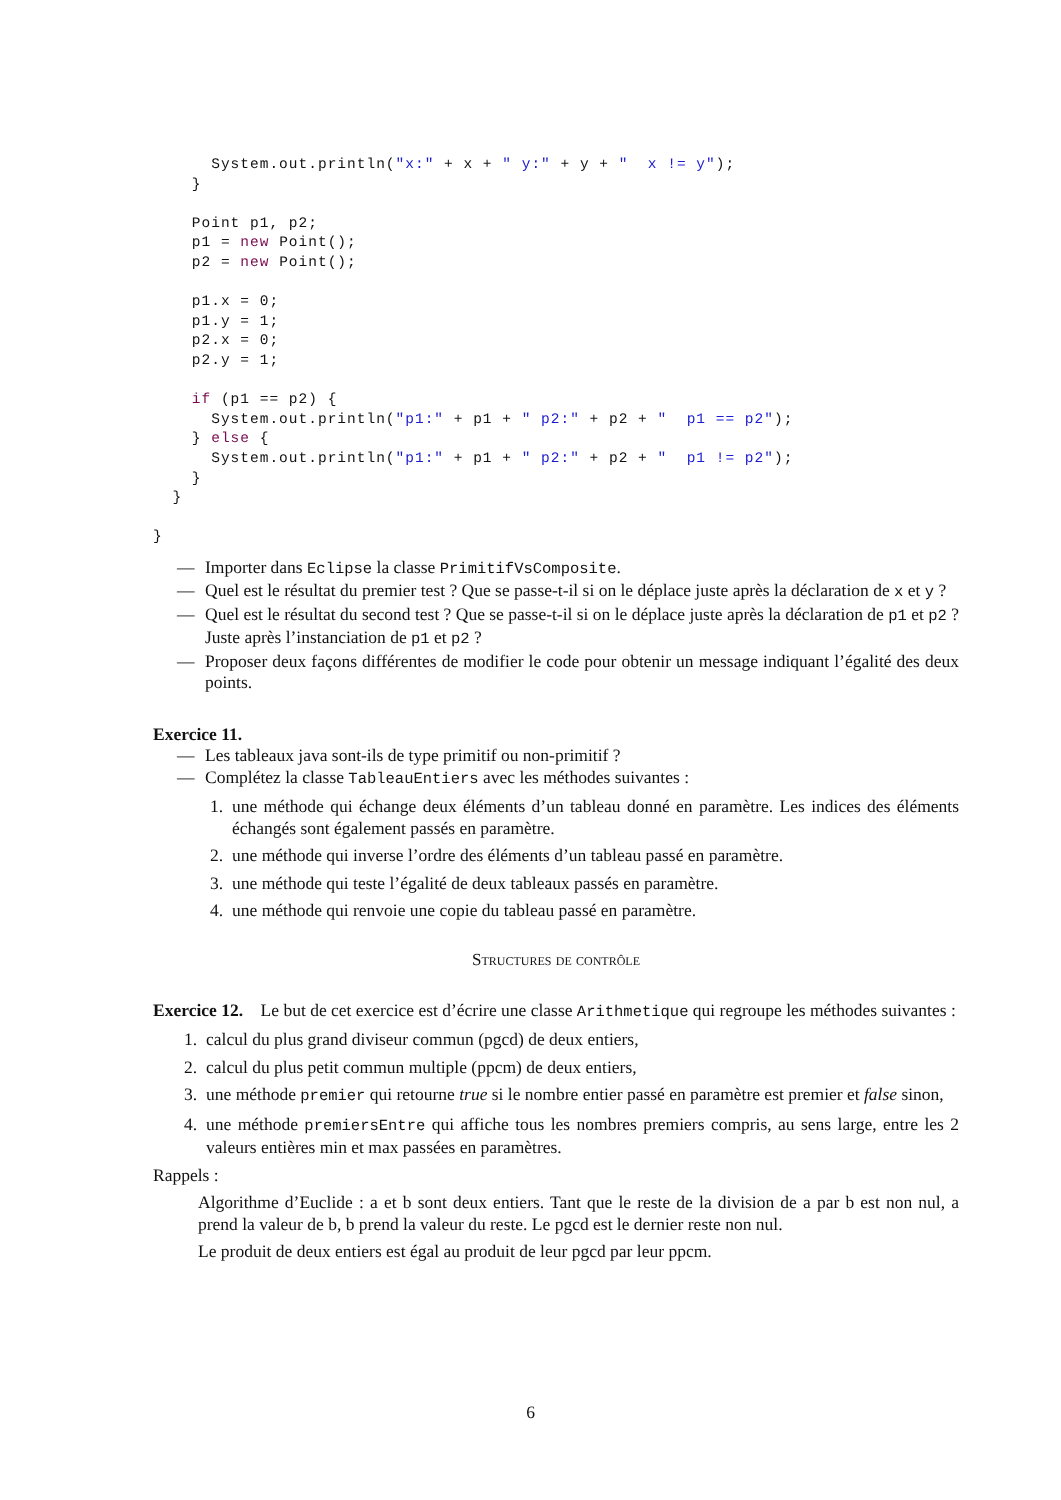System.out.println("x:" + x + " y:" + y + "  x != y");
    }

    Point p1, p2;
    p1 = new Point();
    p2 = new Point();

    p1.x = 0;
    p1.y = 1;
    p2.x = 0;
    p2.y = 1;

    if (p1 == p2) {
      System.out.println("p1:" + p1 + " p2:" + p2 + "  p1 == p2");
    } else {
      System.out.println("p1:" + p1 + " p2:" + p2 + "  p1 != p2");
    }
  }

}
— Importer dans Eclipse la classe PrimitifVsComposite.
— Quel est le résultat du premier test ? Que se passe-t-il si on le déplace juste après la déclaration de x et y ?
— Quel est le résultat du second test ? Que se passe-t-il si on le déplace juste après la déclaration de p1 et p2 ? Juste après l’instanciation de p1 et p2 ?
— Proposer deux façons différentes de modifier le code pour obtenir un message indiquant l’égalité des deux points.
Exercice 11.
— Les tableaux java sont-ils de type primitif ou non-primitif ?
— Complétez la classe TableauEntiers avec les méthodes suivantes :
1. une méthode qui échange deux éléments d’un tableau donné en paramètre. Les indices des éléments échangés sont également passés en paramètre.
2. une méthode qui inverse l’ordre des éléments d’un tableau passé en paramètre.
3. une méthode qui teste l’égalité de deux tableaux passés en paramètre.
4. une méthode qui renvoie une copie du tableau passé en paramètre.
Structures de contrôle
Exercice 12. Le but de cet exercice est d’écrire une classe Arithmetique qui regroupe les méthodes suivantes :
1. calcul du plus grand diviseur commun (pgcd) de deux entiers,
2. calcul du plus petit commun multiple (ppcm) de deux entiers,
3. une méthode premier qui retourne true si le nombre entier passé en paramètre est premier et false sinon,
4. une méthode premiersEntre qui affiche tous les nombres premiers compris, au sens large, entre les 2 valeurs entières min et max passées en paramètres.
Rappels :
Algorithme d’Euclide : a et b sont deux entiers. Tant que le reste de la division de a par b est non nul, a prend la valeur de b, b prend la valeur du reste. Le pgcd est le dernier reste non nul.
Le produit de deux entiers est égal au produit de leur pgcd par leur ppcm.
6